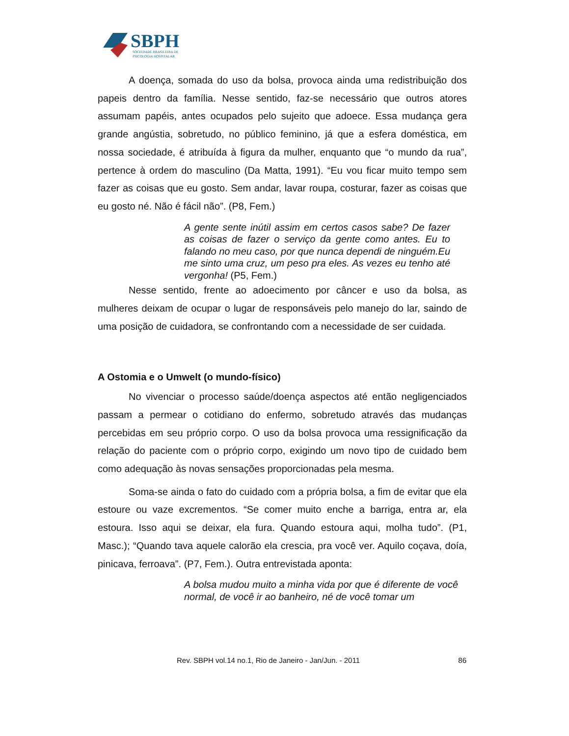SBPH
SOCIEDADE BRASILEIRA DE
PSICOLOGIA HOSPITALAR
A doença, somada do uso da bolsa, provoca ainda uma redistribuição dos papeis dentro da família. Nesse sentido, faz-se necessário que outros atores assumam papéis, antes ocupados pelo sujeito que adoece. Essa mudança gera grande angústia, sobretudo, no público feminino, já que a esfera doméstica, em nossa sociedade, é atribuída à figura da mulher, enquanto que “o mundo da rua”, pertence à ordem do masculino (Da Matta, 1991). “Eu vou ficar muito tempo sem fazer as coisas que eu gosto. Sem andar, lavar roupa, costurar, fazer as coisas que eu gosto né. Não é fácil não”. (P8, Fem.)
A gente sente inútil assim em certos casos sabe? De fazer as coisas de fazer o serviço da gente como antes. Eu to falando no meu caso, por que nunca dependi de ninguém.Eu me sinto uma cruz, um peso pra eles. As vezes eu tenho até vergonha! (P5, Fem.)
Nesse sentido, frente ao adoecimento por câncer e uso da bolsa, as mulheres deixam de ocupar o lugar de responsáveis pelo manejo do lar, saindo de uma posição de cuidadora, se confrontando com a necessidade de ser cuidada.
A Ostomia e o Umwelt (o mundo-físico)
No vivenciar o processo saúde/doença aspectos até então negligenciados passam a permear o cotidiano do enfermo, sobretudo através das mudanças percebidas em seu próprio corpo. O uso da bolsa provoca uma ressignificação da relação do paciente com o próprio corpo, exigindo um novo tipo de cuidado bem como adequação às novas sensações proporcionadas pela mesma.
Soma-se ainda o fato do cuidado com a própria bolsa, a fim de evitar que ela estoure ou vaze excrementos. “Se comer muito enche a barriga, entra ar, ela estoura. Isso aqui se deixar, ela fura. Quando estoura aqui, molha tudo”. (P1, Masc.); “Quando tava aquele calorão ela crescia, pra você ver. Aquilo coçava, doía, pinicava, ferroava”. (P7, Fem.). Outra entrevistada aponta:
A bolsa mudou muito a minha vida por que é diferente de você normal, de você ir ao banheiro, né de você tomar um
Rev. SBPH vol.14 no.1, Rio de Janeiro - Jan/Jun. - 2011 86